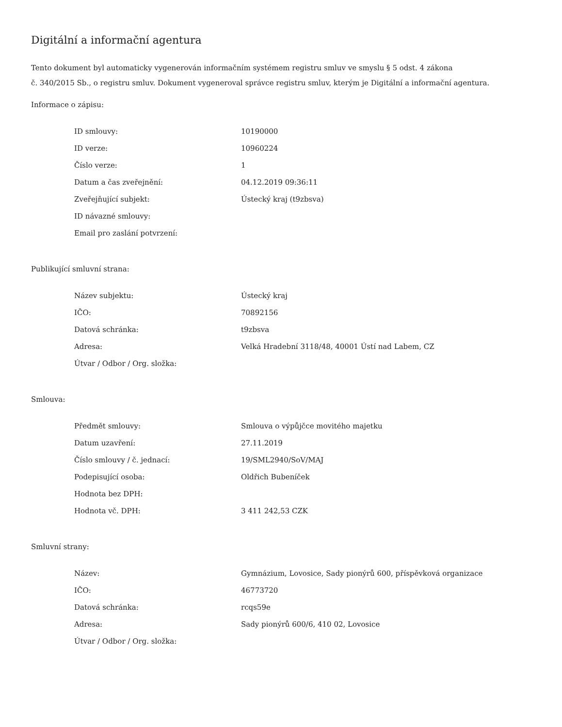Digitální a informační agentura
Tento dokument byl automaticky vygenerován informačním systémem registru smluv ve smyslu § 5 odst. 4 zákona
č. 340/2015 Sb., o registru smluv. Dokument vygeneroval správce registru smluv, kterým je Digitální a informační agentura.
Informace o zápisu:
| ID smlouvy: | 10190000 |
| ID verze: | 10960224 |
| Číslo verze: | 1 |
| Datum a čas zveřejnění: | 04.12.2019 09:36:11 |
| Zveřejňující subjekt: | Ústecký kraj (t9zbsva) |
| ID návazné smlouvy: | |
| Email pro zaslání potvrzení: | |
Publikující smluvní strana:
| Název subjektu: | Ústecký kraj |
| IČO: | 70892156 |
| Datová schránka: | t9zbsva |
| Adresa: | Velká Hradební 3118/48, 40001 Ústí nad Labem, CZ |
| Útvar / Odbor / Org. složka: | |
Smlouva:
| Předmět smlouvy: | Smlouva o výpůjčce movitého majetku |
| Datum uzavření: | 27.11.2019 |
| Číslo smlouvy / č. jednací: | 19/SML2940/SoV/MAJ |
| Podepisující osoba: | Oldřich Bubeníček |
| Hodnota bez DPH: | |
| Hodnota vč. DPH: | 3 411 242,53 CZK |
Smluvní strany:
| Název: | Gymnázium, Lovosice, Sady pionýrů 600, příspěvková organizace |
| IČO: | 46773720 |
| Datová schránka: | rcqs59e |
| Adresa: | Sady pionýrů 600/6, 410 02, Lovosice |
| Útvar / Odbor / Org. složka: | |